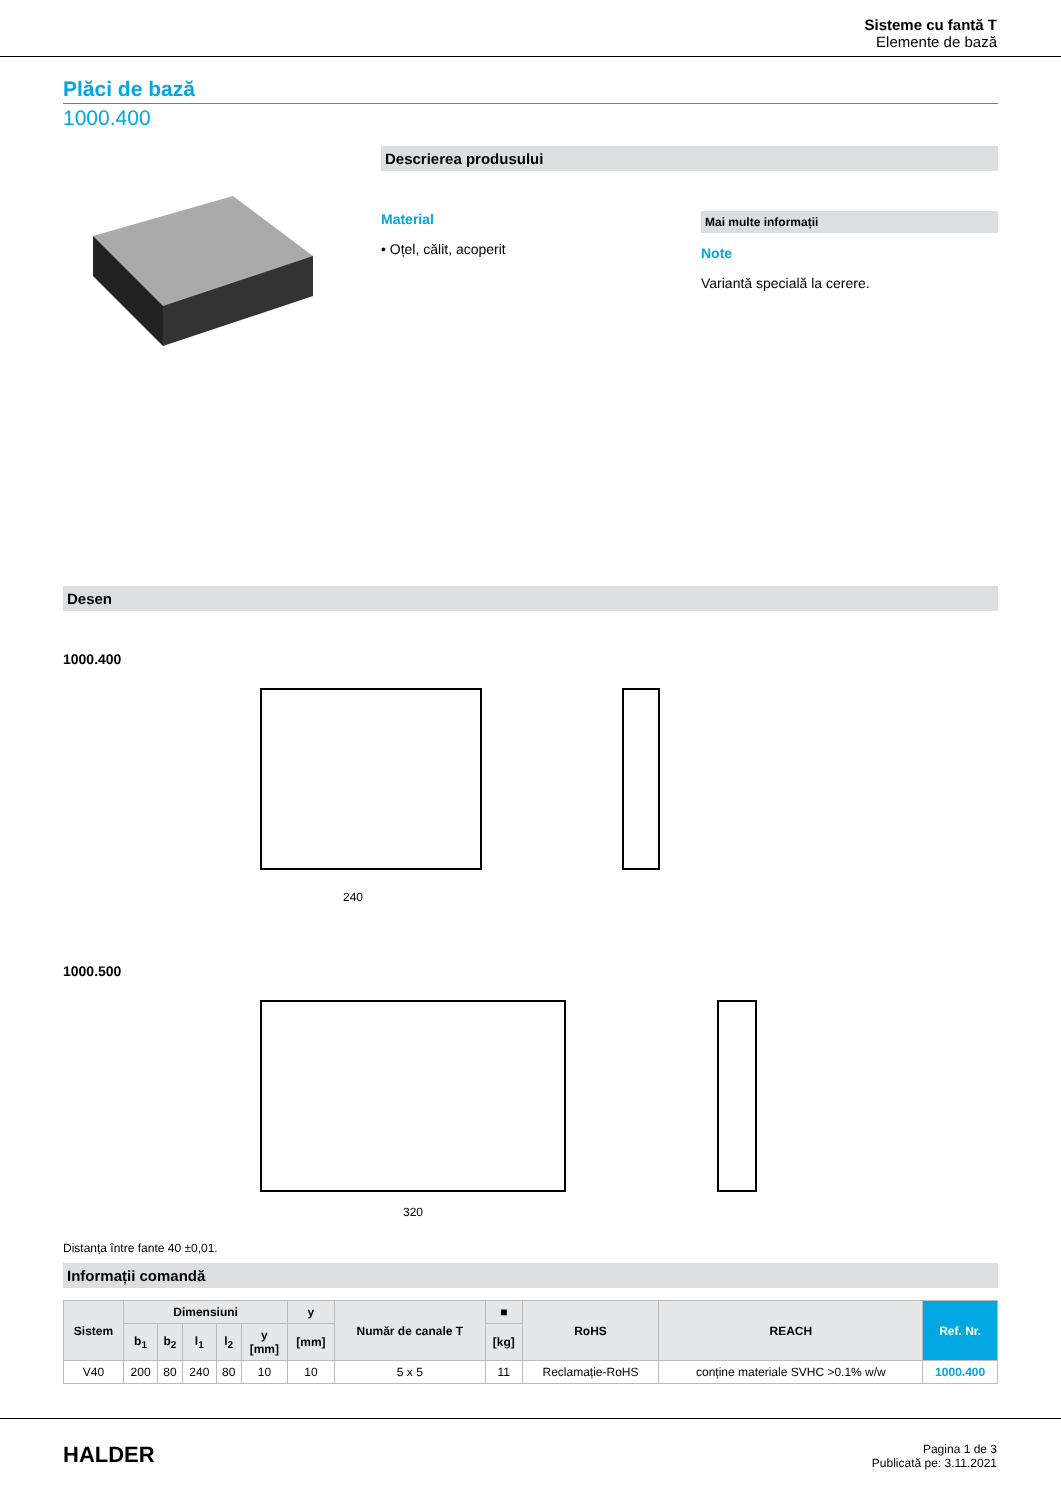Sisteme cu fantă T
Elemente de bază
Plăci de bază
1000.400
Descrierea produsului
Material
• Oțel, călit, acoperit
Mai multe informații
Note
Variantă specială la cerere.
Desen
1000.400
1000.500
240
320
Distanța între fante 40 ±0,01.
Informații comandă
| Sistem | Dimensiuni | | | | | y | Număr de canale T | ■ | RoHS | REACH | Ref. Nr. |
| --- | --- | --- | --- | --- | --- | --- | --- | --- | --- | --- | --- |
| | b<sub>1</sub> | b<sub>2</sub> | l<sub>1</sub> | l<sub>2</sub> | y [mm] | [mm] | | [kg] | | | |
| V40 | 200 | 80 | 240 | 80 | 10 | 10 | 5 x 5 | 11 | Reclamație-RoHS | conține materiale SVHC >0.1% w/w | 1000.400 |
HALDER
Pagina 1 de 3
Publicată pe: 3.11.2021